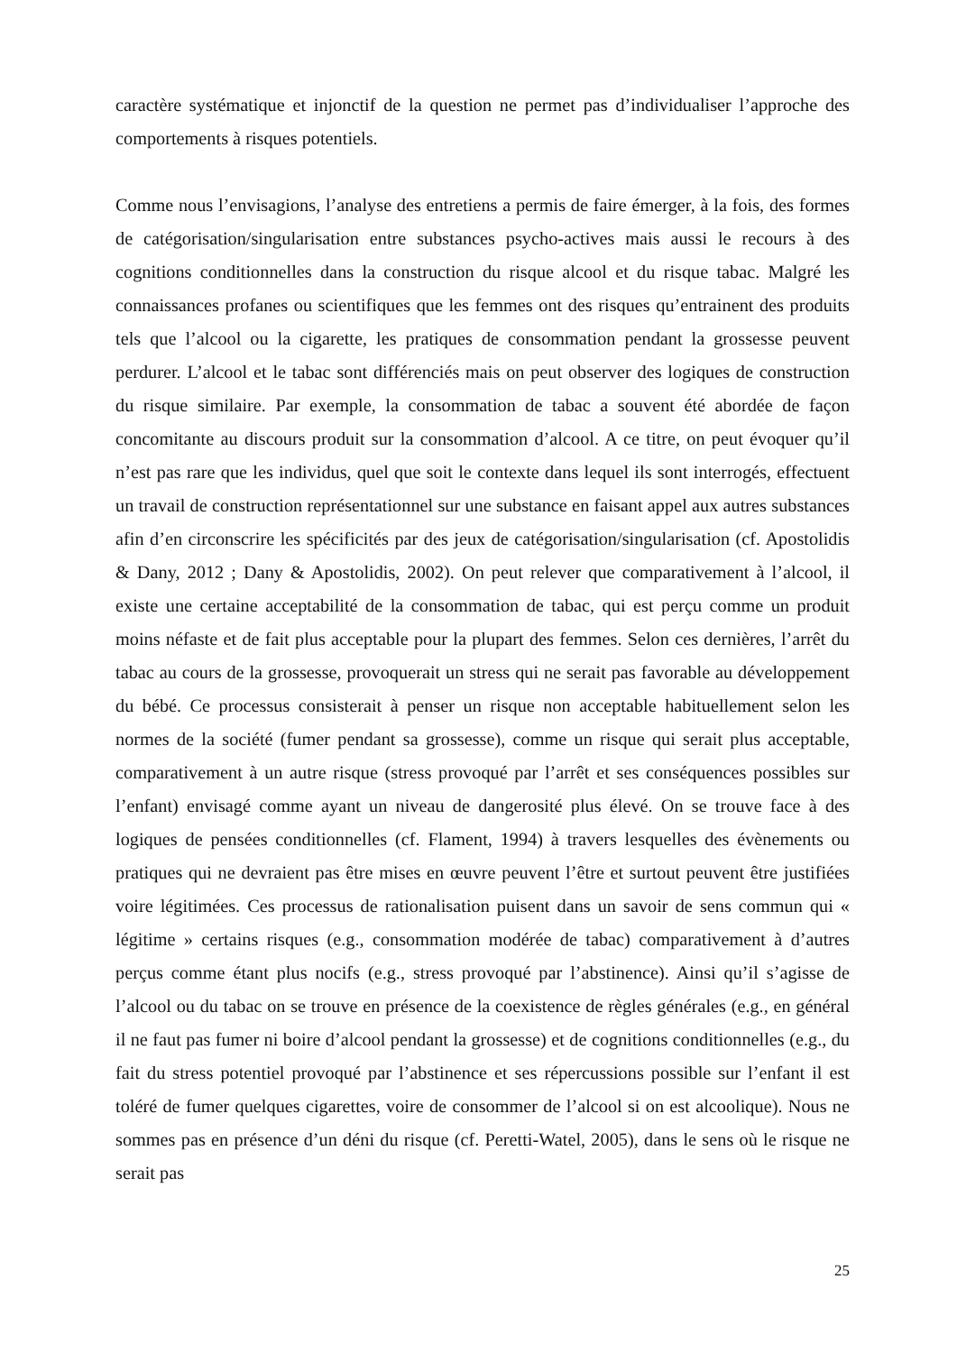caractère systématique et injonctif de la question ne permet pas d’individualiser l’approche des comportements à risques potentiels.
Comme nous l’envisagions, l’analyse des entretiens a permis de faire émerger, à la fois, des formes de catégorisation/singularisation entre substances psycho-actives mais aussi le recours à des cognitions conditionnelles dans la construction du risque alcool et du risque tabac. Malgré les connaissances profanes ou scientifiques que les femmes ont des risques qu’entrainent des produits tels que l’alcool ou la cigarette, les pratiques de consommation pendant la grossesse peuvent perdurer. L’alcool et le tabac sont différenciés mais on peut observer des logiques de construction du risque similaire. Par exemple, la consommation de tabac a souvent été abordée de façon concomitante au discours produit sur la consommation d’alcool. A ce titre, on peut évoquer qu’il n’est pas rare que les individus, quel que soit le contexte dans lequel ils sont interrogés, effectuent un travail de construction représentationnel sur une substance en faisant appel aux autres substances afin d’en circonscrire les spécificités par des jeux de catégorisation/singularisation (cf. Apostolidis & Dany, 2012 ; Dany & Apostolidis, 2002). On peut relever que comparativement à l’alcool, il existe une certaine acceptabilité de la consommation de tabac, qui est perçu comme un produit moins néfaste et de fait plus acceptable pour la plupart des femmes. Selon ces dernières, l’arrêt du tabac au cours de la grossesse, provoquerait un stress qui ne serait pas favorable au développement du bébé. Ce processus consisterait à penser un risque non acceptable habituellement selon les normes de la société (fumer pendant sa grossesse), comme un risque qui serait plus acceptable, comparativement à un autre risque (stress provoqué par l’arrêt et ses conséquences possibles sur l’enfant) envisagé comme ayant un niveau de dangerosité plus élevé. On se trouve face à des logiques de pensées conditionnelles (cf. Flament, 1994) à travers lesquelles des évènements ou pratiques qui ne devraient pas être mises en œuvre peuvent l’être et surtout peuvent être justifiées voire légitimées. Ces processus de rationalisation puisent dans un savoir de sens commun qui « légitime » certains risques (e.g., consommation modérée de tabac) comparativement à d’autres perçus comme étant plus nocifs (e.g., stress provoqué par l’abstinence). Ainsi qu’il s’agisse de l’alcool ou du tabac on se trouve en présence de la coexistence de règles générales (e.g., en général il ne faut pas fumer ni boire d’alcool pendant la grossesse) et de cognitions conditionnelles (e.g., du fait du stress potentiel provoqué par l’abstinence et ses répercussions possible sur l’enfant il est toléré de fumer quelques cigarettes, voire de consommer de l’alcool si on est alcoolique). Nous ne sommes pas en présence d’un déni du risque (cf. Peretti-Watel, 2005), dans le sens où le risque ne serait pas
25